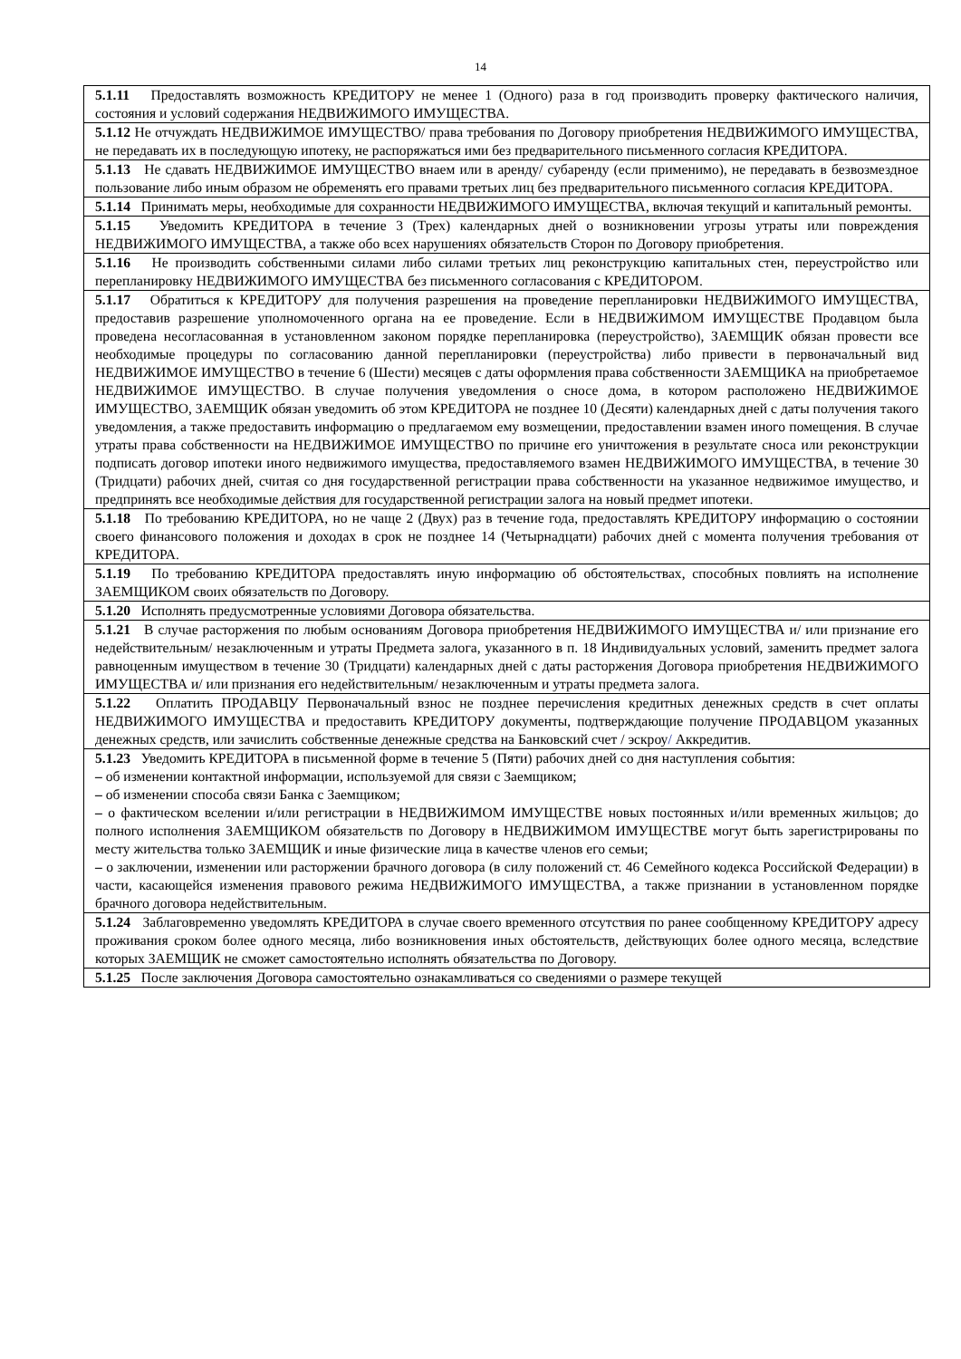14
| 5.1.11 Предоставлять возможность КРЕДИТОРУ не менее 1 (Одного) раза в год производить проверку фактического наличия, состояния и условий содержания НЕДВИЖИМОГО ИМУЩЕСТВА. |
| 5.1.12 Не отчуждать НЕДВИЖИМОЕ ИМУЩЕСТВО/ права требования по Договору приобретения НЕДВИЖИМОГО ИМУЩЕСТВА, не передавать их в последующую ипотеку, не распоряжаться ими без предварительного письменного согласия КРЕДИТОРА. |
| 5.1.13 Не сдавать НЕДВИЖИМОЕ ИМУЩЕСТВО внаем или в аренду/ субаренду (если применимо), не передавать в безвозмездное пользование либо иным образом не обременять его правами третьих лиц без предварительного письменного согласия КРЕДИТОРА. |
| 5.1.14 Принимать меры, необходимые для сохранности НЕДВИЖИМОГО ИМУЩЕСТВА, включая текущий и капитальный ремонты. |
| 5.1.15 Уведомить КРЕДИТОРА в течение 3 (Трех) календарных дней о возникновении угрозы утраты или повреждения НЕДВИЖИМОГО ИМУЩЕСТВА, а также обо всех нарушениях обязательств Сторон по Договору приобретения. |
| 5.1.16 Не производить собственными силами либо силами третьих лиц реконструкцию капитальных стен, переустройство или перепланировку НЕДВИЖИМОГО ИМУЩЕСТВА без письменного согласования с КРЕДИТОРОМ. |
| 5.1.17 Обратиться к КРЕДИТОРУ для получения разрешения на проведение перепланировки НЕДВИЖИМОГО ИМУЩЕСТВА, предоставив разрешение уполномоченного органа на ее проведение. Если в НЕДВИЖИМОМ ИМУЩЕСТВЕ Продавцом была проведена несогласованная в установленном законом порядке перепланировка (переустройство), ЗАЕМЩИК обязан провести все необходимые процедуры по согласованию данной перепланировки (переустройства) либо привести в первоначальный вид НЕДВИЖИМОЕ ИМУЩЕСТВО в течение 6 (Шести) месяцев с даты оформления права собственности ЗАЕМЩИКА на приобретаемое НЕДВИЖИМОЕ ИМУЩЕСТВО. В случае получения уведомления о сносе дома, в котором расположено НЕДВИЖИМОЕ ИМУЩЕСТВО, ЗАЕМЩИК обязан уведомить об этом КРЕДИТОРА не позднее 10 (Десяти) календарных дней с даты получения такого уведомления, а также предоставить информацию о предлагаемом ему возмещении, предоставлении взамен иного помещения. В случае утраты права собственности на НЕДВИЖИМОЕ ИМУЩЕСТВО по причине его уничтожения в результате сноса или реконструкции подписать договор ипотеки иного недвижимого имущества, предоставляемого взамен НЕДВИЖИМОГО ИМУЩЕСТВА, в течение 30 (Тридцати) рабочих дней, считая со дня государственной регистрации права собственности на указанное недвижимое имущество, и предпринять все необходимые действия для государственной регистрации залога на новый предмет ипотеки. |
| 5.1.18 По требованию КРЕДИТОРА, но не чаще 2 (Двух) раз в течение года, предоставлять КРЕДИТОРУ информацию о состоянии своего финансового положения и доходах в срок не позднее 14 (Четырнадцати) рабочих дней с момента получения требования от КРЕДИТОРА. |
| 5.1.19 По требованию КРЕДИТОРА предоставлять иную информацию об обстоятельствах, способных повлиять на исполнение ЗАЕМЩИКОМ своих обязательств по Договору. |
| 5.1.20 Исполнять предусмотренные условиями Договора обязательства. |
| 5.1.21 В случае расторжения по любым основаниям Договора приобретения НЕДВИЖИМОГО ИМУЩЕСТВА и/ или признание его недействительным/ незаключенным и утраты Предмета залога, указанного в п. 18 Индивидуальных условий, заменить предмет залога равноценным имуществом в течение 30 (Тридцати) календарных дней с даты расторжения Договора приобретения НЕДВИЖИМОГО ИМУЩЕСТВА и/ или признания его недействительным/ незаключенным и утраты предмета залога. |
| 5.1.22 Оплатить ПРОДАВЦУ Первоначальный взнос не позднее перечисления кредитных денежных средств в счет оплаты НЕДВИЖИМОГО ИМУЩЕСТВА и предоставить КРЕДИТОРУ документы, подтверждающие получение ПРОДАВЦОМ указанных денежных средств, или зачислить собственные денежные средства на Банковский счет / эскроу / Аккредитив. |
| 5.1.23 Уведомить КРЕДИТОРА в письменной форме в течение 5 (Пяти) рабочих дней со дня наступления события: – об изменении контактной информации, используемой для связи с Заемщиком; – об изменении способа связи Банка с Заемщиком; – о фактическом вселении и/или регистрации в НЕДВИЖИМОМ ИМУЩЕСТВЕ новых постоянных и/или временных жильцов; до полного исполнения ЗАЕМЩИКОМ обязательств по Договору в НЕДВИЖИМОМ ИМУЩЕСТВЕ могут быть зарегистрированы по месту жительства только ЗАЕМЩИК и иные физические лица в качестве членов его семьи; – о заключении, изменении или расторжении брачного договора (в силу положений ст. 46 Семейного кодекса Российской Федерации) в части, касающейся изменения правового режима НЕДВИЖИМОГО ИМУЩЕСТВА, а также признании в установленном порядке брачного договора недействительным. |
| 5.1.24 Заблаговременно уведомлять КРЕДИТОРА в случае своего временного отсутствия по ранее сообщенному КРЕДИТОРУ адресу проживания сроком более одного месяца, либо возникновения иных обстоятельств, действующих более одного месяца, вследствие которых ЗАЕМЩИК не сможет самостоятельно исполнять обязательства по Договору. |
| 5.1.25 После заключения Договора самостоятельно ознакамливаться со сведениями о размере текущей |